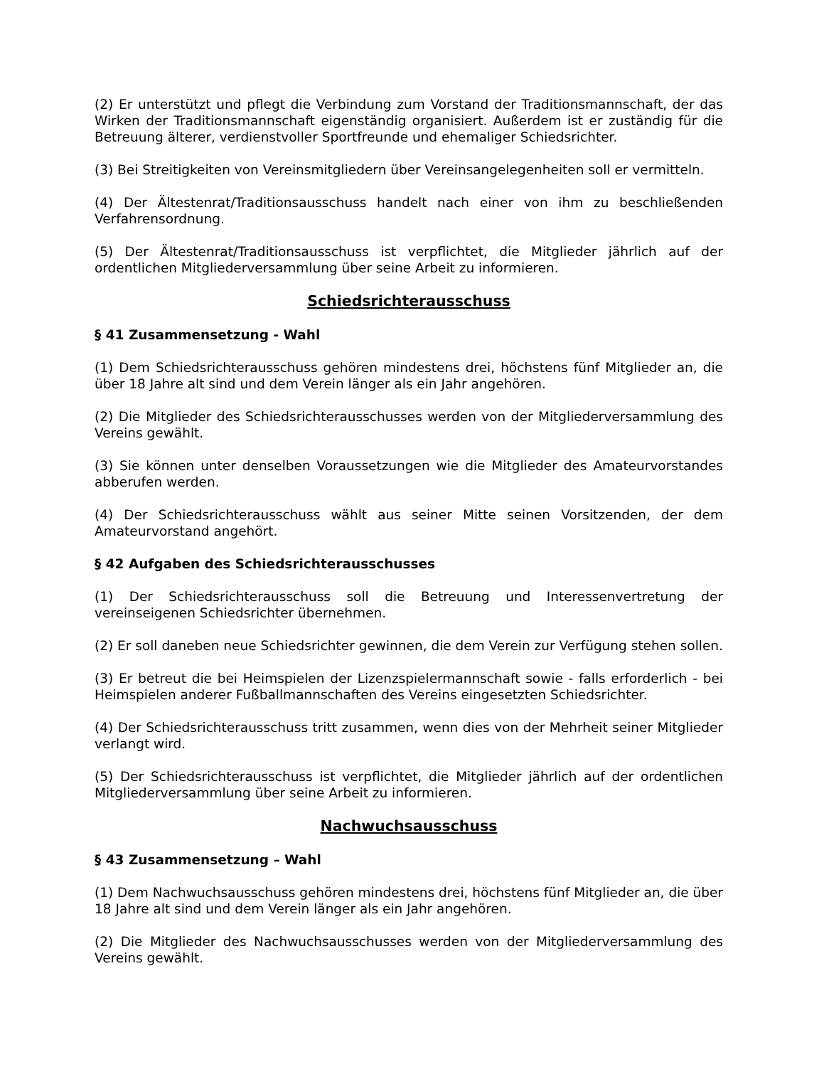(2) Er unterstützt und pflegt die Verbindung zum Vorstand der Traditionsmannschaft, der das Wirken der Traditionsmannschaft eigenständig organisiert. Außerdem ist er zuständig für die Betreuung älterer, verdienstvoller Sportfreunde und ehemaliger Schiedsrichter.
(3) Bei Streitigkeiten von Vereinsmitgliedern über Vereinsangelegenheiten soll er vermitteln.
(4) Der Ältestenrat/Traditionsausschuss handelt nach einer von ihm zu beschließenden Verfahrensordnung.
(5) Der Ältestenrat/Traditionsausschuss ist verpflichtet, die Mitglieder jährlich auf der ordentlichen Mitgliederversammlung über seine Arbeit zu informieren.
Schiedsrichterausschuss
§ 41 Zusammensetzung - Wahl
(1) Dem Schiedsrichterausschuss gehören mindestens drei, höchstens fünf Mitglieder an, die über 18 Jahre alt sind und dem Verein länger als ein Jahr angehören.
(2) Die Mitglieder des Schiedsrichterausschusses werden von der Mitgliederversammlung des Vereins gewählt.
(3) Sie können unter denselben Voraussetzungen wie die Mitglieder des Amateurvorstandes abberufen werden.
(4) Der Schiedsrichterausschuss wählt aus seiner Mitte seinen Vorsitzenden, der dem Amateurvorstand angehört.
§ 42 Aufgaben des Schiedsrichterausschusses
(1) Der Schiedsrichterausschuss soll die Betreuung und Interessenvertretung der vereinseigenen Schiedsrichter übernehmen.
(2) Er soll daneben neue Schiedsrichter gewinnen, die dem Verein zur Verfügung stehen sollen.
(3) Er betreut die bei Heimspielen der Lizenzspielermannschaft sowie - falls erforderlich - bei Heimspielen anderer Fußballmannschaften des Vereins eingesetzten Schiedsrichter.
(4) Der Schiedsrichterausschuss tritt zusammen, wenn dies von der Mehrheit seiner Mitglieder verlangt wird.
(5) Der Schiedsrichterausschuss ist verpflichtet, die Mitglieder jährlich auf der ordentlichen Mitgliederversammlung über seine Arbeit zu informieren.
Nachwuchsausschuss
§ 43 Zusammensetzung – Wahl
(1) Dem Nachwuchsausschuss gehören mindestens drei, höchstens fünf Mitglieder an, die über 18 Jahre alt sind und dem Verein länger als ein Jahr angehören.
(2) Die Mitglieder des Nachwuchsausschusses werden von der Mitgliederversammlung des Vereins gewählt.